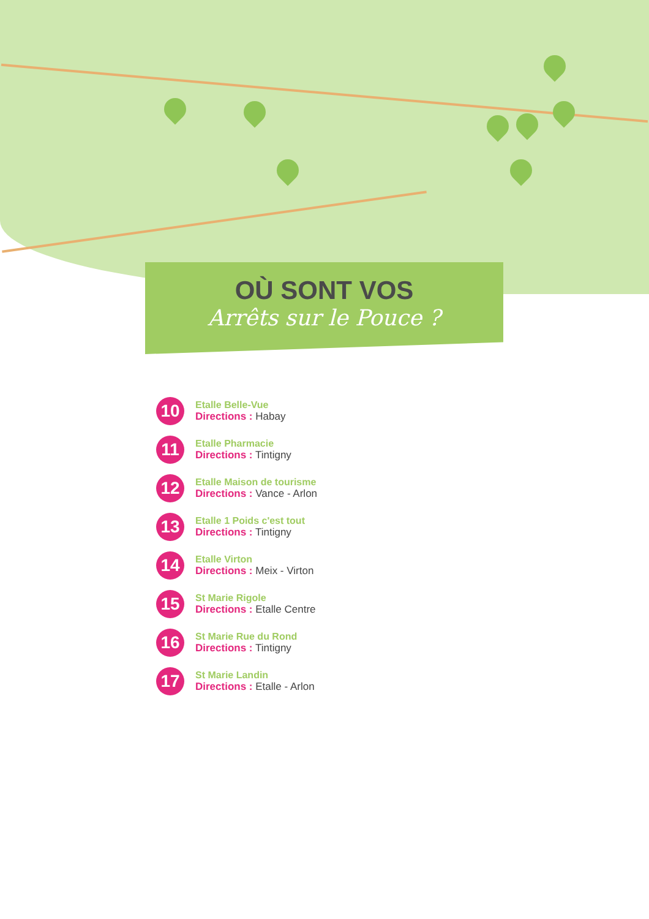OÙ SONT VOS
Arrêts sur le Pouce ?
10
Etalle Belle-Vue
Directions : Habay
11
Etalle Pharmacie
Directions : Tintigny
12
Etalle Maison de tourisme
Directions : Vance - Arlon
13
Etalle 1 Poids c'est tout
Directions : Tintigny
14
Etalle Virton
Directions : Meix - Virton
15
St Marie Rigole
Directions : Etalle Centre
16
St Marie Rue du Rond
Directions : Tintigny
17
St Marie Landin
Directions : Etalle - Arlon